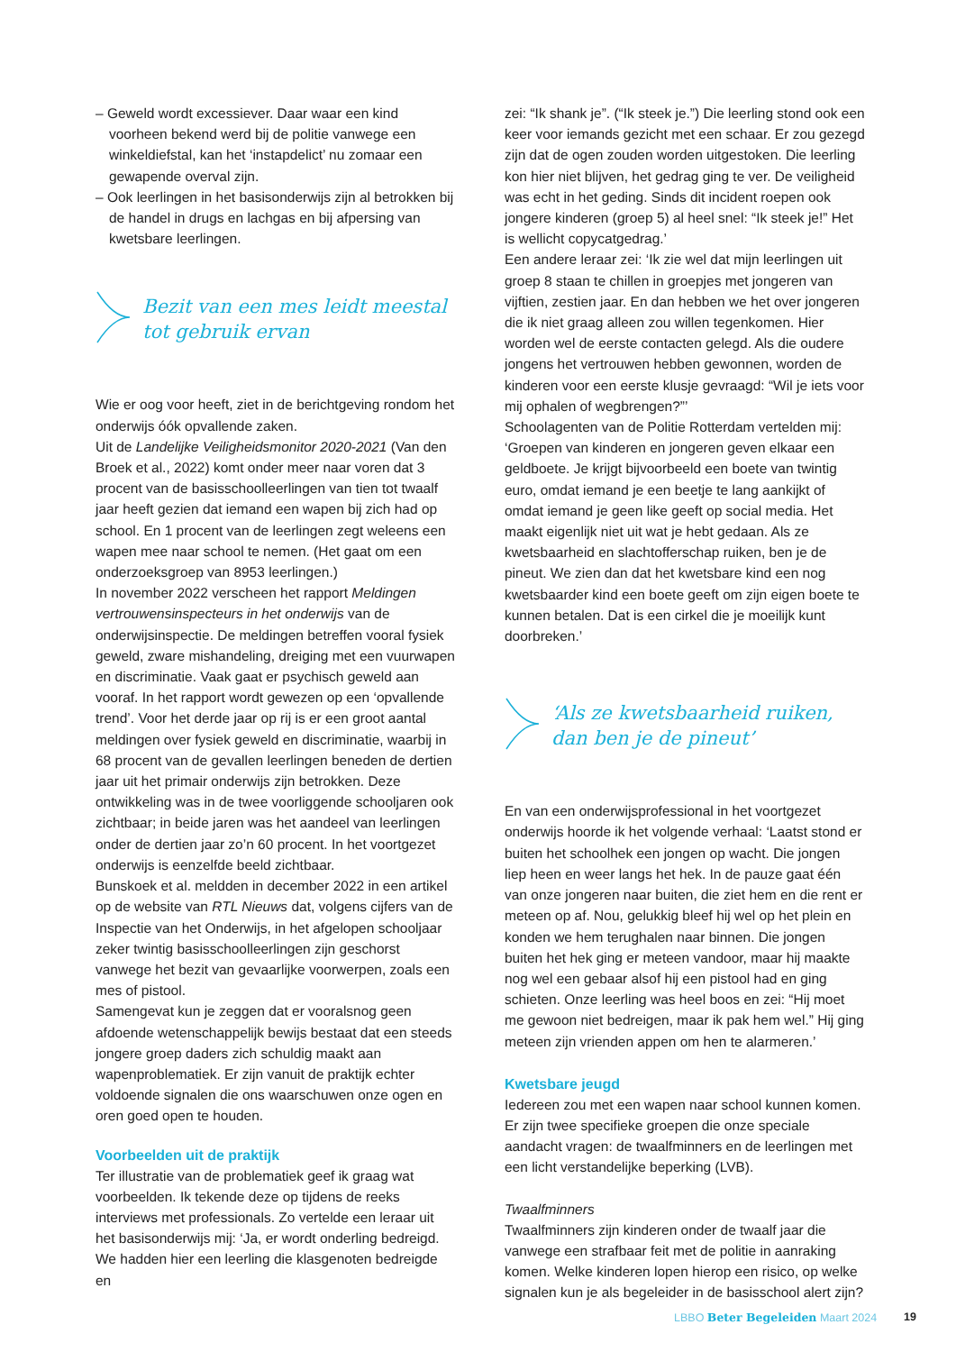– Geweld wordt excessiever. Daar waar een kind voorheen bekend werd bij de politie vanwege een winkeldiefstal, kan het ‘instapdelict’ nu zomaar een gewapende overval zijn.
– Ook leerlingen in het basisonderwijs zijn al betrokken bij de handel in drugs en lachgas en bij afpersing van kwetsbare leerlingen.
Bezit van een mes leidt meestal tot gebruik ervan
Wie er oog voor heeft, ziet in de berichtgeving rondom het onderwijs óók opvallende zaken.
Uit de Landelijke Veiligheidsmonitor 2020-2021 (Van den Broek et al., 2022) komt onder meer naar voren dat 3 procent van de basisschoolleerlingen van tien tot twaalf jaar heeft gezien dat iemand een wapen bij zich had op school. En 1 procent van de leerlingen zegt weleens een wapen mee naar school te nemen. (Het gaat om een onderzoeksgroep van 8953 leerlingen.)
In november 2022 verscheen het rapport Meldingen vertrouwensinspecteurs in het onderwijs van de onderwijsinspectie. De meldingen betreffen vooral fysiek geweld, zware mishandeling, dreiging met een vuurwapen en discriminatie. Vaak gaat er psychisch geweld aan vooraf. In het rapport wordt gewezen op een ‘opvallende trend’. Voor het derde jaar op rij is er een groot aantal meldingen over fysiek geweld en discriminatie, waarbij in 68 procent van de gevallen leerlingen beneden de dertien jaar uit het primair onderwijs zijn betrokken. Deze ontwikkeling was in de twee voorliggende schooljaren ook zichtbaar; in beide jaren was het aandeel van leerlingen onder de dertien jaar zo’n 60 procent. In het voortgezet onderwijs is eenzelfde beeld zichtbaar.
Bunskoek et al. meldden in december 2022 in een artikel op de website van RTL Nieuws dat, volgens cijfers van de Inspectie van het Onderwijs, in het afgelopen schooljaar zeker twintig basisschoolleerlingen zijn geschorst vanwege het bezit van gevaarlijke voorwerpen, zoals een mes of pistool.
Samengevat kun je zeggen dat er vooralsnog geen afdoende wetenschappelijk bewijs bestaat dat een steeds jongere groep daders zich schuldig maakt aan wapenproblematiek. Er zijn vanuit de praktijk echter voldoende signalen die ons waarschuwen onze ogen en oren goed open te houden.
Voorbeelden uit de praktijk
Ter illustratie van de problematiek geef ik graag wat voorbeelden. Ik tekende deze op tijdens de reeks interviews met professionals. Zo vertelde een leraar uit het basisonderwijs mij: ‘Ja, er wordt onderling bedreigd. We hadden hier een leerling die klasgenoten bedreigde en
zei: “Ik shank je”. (“Ik steek je.”) Die leerling stond ook een keer voor iemands gezicht met een schaar. Er zou gezegd zijn dat de ogen zouden worden uitgestoken. Die leerling kon hier niet blijven, het gedrag ging te ver. De veiligheid was echt in het geding. Sinds dit incident roepen ook jongere kinderen (groep 5) al heel snel: “Ik steek je!” Het is wellicht copycatgedrag.’
Een andere leraar zei: ‘Ik zie wel dat mijn leerlingen uit groep 8 staan te chillen in groepjes met jongeren van vijftien, zestien jaar. En dan hebben we het over jongeren die ik niet graag alleen zou willen tegenkomen. Hier worden wel de eerste contacten gelegd. Als die oudere jongens het vertrouwen hebben gewonnen, worden de kinderen voor een eerste klusje gevraagd: “Wil je iets voor mij ophalen of wegbrengen?”’
Schoolagenten van de Politie Rotterdam vertelden mij: ‘Groepen van kinderen en jongeren geven elkaar een geldboete. Je krijgt bijvoorbeeld een boete van twintig euro, omdat iemand je een beetje te lang aankijkt of omdat iemand je geen like geeft op social media. Het maakt eigenlijk niet uit wat je hebt gedaan. Als ze kwetsbaarheid en slachtofferschap ruiken, ben je de pineut. We zien dan dat het kwetsbare kind een nog kwetsbaarder kind een boete geeft om zijn eigen boete te kunnen betalen. Dat is een cirkel die je moeilijk kunt doorbreken.’
‘Als ze kwetsbaarheid ruiken, dan ben je de pineut’
En van een onderwijsprofessional in het voortgezet onderwijs hoorde ik het volgende verhaal: ‘Laatst stond er buiten het schoolhek een jongen op wacht. Die jongen liep heen en weer langs het hek. In de pauze gaat één van onze jongeren naar buiten, die ziet hem en die rent er meteen op af. Nou, gelukkig bleef hij wel op het plein en konden we hem terughalen naar binnen. Die jongen buiten het hek ging er meteen vandoor, maar hij maakte nog wel een gebaar alsof hij een pistool had en ging schieten. Onze leerling was heel boos en zei: “Hij moet me gewoon niet bedreigen, maar ik pak hem wel.” Hij ging meteen zijn vrienden appen om hen te alarmeren.’
Kwetsbare jeugd
Iedereen zou met een wapen naar school kunnen komen. Er zijn twee specifieke groepen die onze speciale aandacht vragen: de twaalfminners en de leerlingen met een licht verstandelijke beperking (LVB).
Twaalfminners
Twaalfminners zijn kinderen onder de twaalf jaar die vanwege een strafbaar feit met de politie in aanraking komen. Welke kinderen lopen hierop een risico, op welke signalen kun je als begeleider in de basisschool alert zijn?
LBBO Beter Begeleiden Maart 2024
19